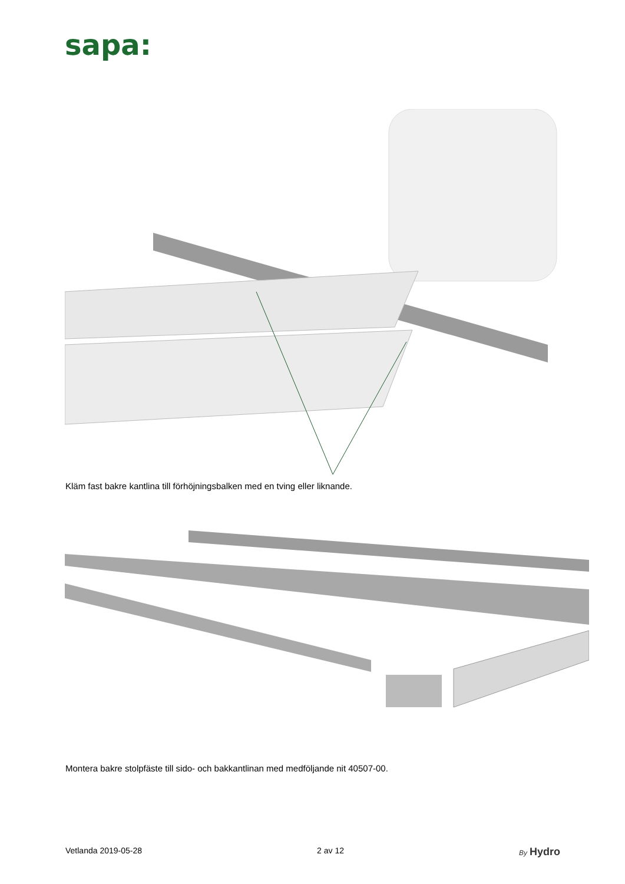sapa:
Kläm fast bakre kantlina till förhöjningsbalken med en tving eller liknande.
Montera bakre stolpfäste till sido- och bakkantlinan med medföljande nit 40507-00.
Vetlanda 2019-05-28 2 av 12 By Hydro